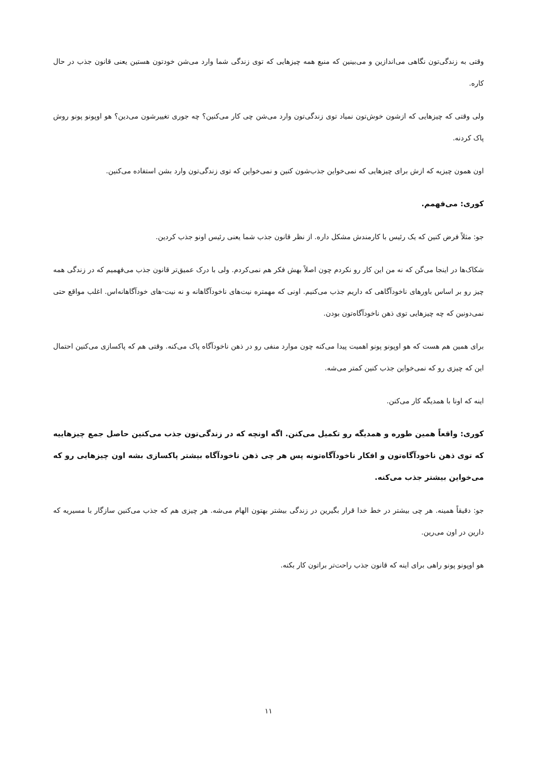وقتی به زندگی‌تون نگاهی می‌اندازین و می‌بینین که منبع همه چیزهایی که توی زندگی شما وارد می‌شن خودتون هستین یعنی قانون جذب در حال کاره.
ولی وقتی که چیزهایی که ازشون خوش‌تون نمیاد توی زندگی‌تون وارد می‌شن چی کار می‌کنین؟ چه جوری تغییرشون می‌دین؟ هو اوپونو پونو روش پاک کردنه.
اون همون چیزیه که ازش برای چیزهایی که نمی‌خواین جذب‌شون کنین و نمی‌خواین که توی زندگی‌تون وارد بشن استفاده می‌کنین.
کوری: می‌فهمم.
جو: مثلاً فرض کنین که یک رئیس با کارمندش مشکل داره. از نظر قانون جذب شما یعنی رئیس اونو جذب کردین.
شکاک‌ها در اینجا می‌گن که نه من این کار رو نکردم چون اصلاً بهش فکر هم نمی‌کردم. ولی با درک عمیق‌تر قانون جذب می‌فهمیم که در زندگی همه چیز رو بر اساس باورهای ناخودآگاهی که داریم جذب می‌کنیم. اونی که مهمتره نیت‌های ناخودآگاهانه و نه نیت-های خودآگاهانه‌اس. اغلب مواقع حتی نمی‌دونین که چه چیزهایی توی ذهن ناخودآگاه‌تون بودن.
برای همین هم هست که هو اوپونو پونو اهمیت پیدا می‌کنه چون موارد منفی رو در ذهن ناخودآگاه پاک می‌کنه. وقتی هم که پاکسازی می‌کنین احتمال این که چیزی رو که نمی‌خواین جذب کنین کمتر می‌شه.
اینه که اونا با همدیگه کار می‌کنن.
کوری: واقعاً همین طوره و همدیگه رو تکمیل می‌کنن. اگه اونچه که در زندگی‌تون جذب می‌کنین حاصل جمع چیزهاییه که توی ذهن ناخودآگاه‌تون و افکار ناخودآگاه‌تونه پس هر چی ذهن ناخودآگاه بیشتر پاکسازی بشه اون چیزهایی رو که می‌خواین بیشتر جذب می‌کنه.
جو: دقیقاً همینه. هر چی بیشتر در خط خدا قرار بگیرین در زندگی بیشتر بهتون الهام می‌شه. هر چیزی هم که جذب می‌کنین سازگار با مسیریه که دارین در اون می‌رین.
هو اوپونو پونو راهی برای اینه که قانون جذب راحت‌تر براتون کار بکنه.
۱۱